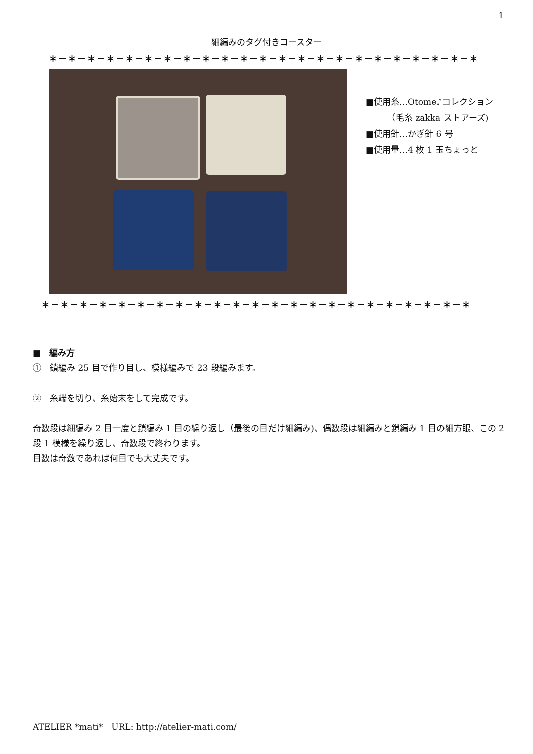1
細編みのタグ付きコースター
＊－＊－＊－＊－＊－＊－＊－＊－＊－＊－＊－＊－＊－＊－＊－＊－＊－＊－＊－＊－＊－＊－＊
■使用糸…Otome♪コレクション
　　　（毛糸 zakka ストアーズ)
■使用針…かぎ針 6 号
■使用量…4 枚 1 玉ちょっと
＊－＊－＊－＊－＊－＊－＊－＊－＊－＊－＊－＊－＊－＊－＊－＊－＊－＊－＊－＊－＊－＊－＊
■　編み方
①　鎖編み 25 目で作り目し、模様編みで 23 段編みます。
②　糸端を切り、糸始末をして完成です。
奇数段は細編み 2 目一度と鎖編み 1 目の繰り返し（最後の目だけ細編み)、偶数段は細編みと鎖編み 1 目の細方眼、この 2 段 1 模様を繰り返し、奇数段で終わります。
目数は奇数であれば何目でも大丈夫です。
ATELIER *mati*　URL: http://atelier-mati.com/